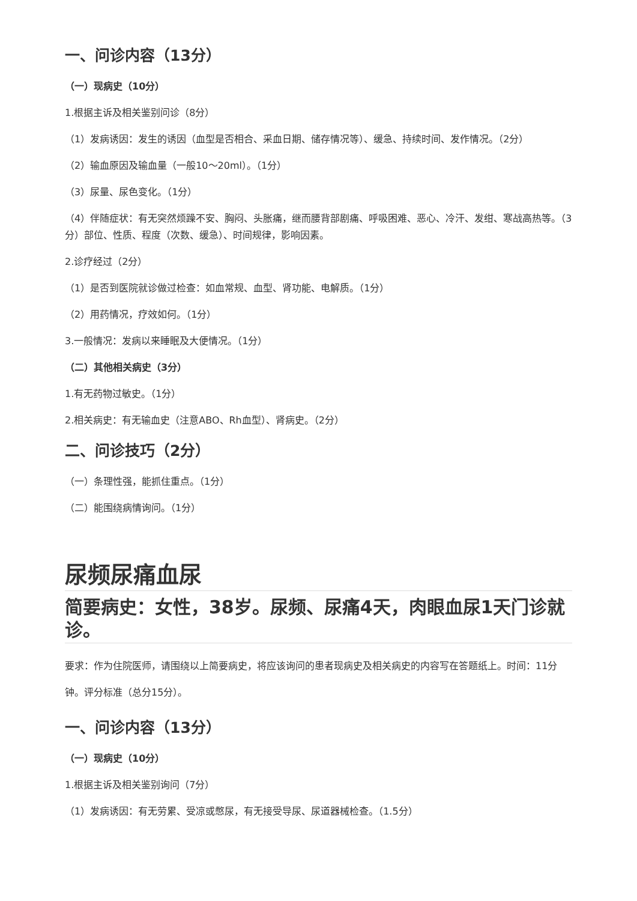一、问诊内容（13分）
（一）现病史（10分）
1.根据主诉及相关鉴别问诊（8分）
（1）发病诱因：发生的诱因（血型是否相合、采血日期、储存情况等）、缓急、持续时间、发作情况。（2分）
（2）输血原因及输血量（一般10～20ml）。（1分）
（3）尿量、尿色变化。（1分）
（4）伴随症状：有无突然烦躁不安、胸闷、头胀痛，继而腰背部剧痛、呼吸困难、恶心、冷汗、发绀、寒战高热等。（3分）部位、性质、程度（次数、缓急）、时间规律，影响因素。
2.诊疗经过（2分）
（1）是否到医院就诊做过检查：如血常规、血型、肾功能、电解质。（1分）
（2）用药情况，疗效如何。（1分）
3.一般情况：发病以来睡眠及大便情况。（1分）
（二）其他相关病史（3分）
1.有无药物过敏史。（1分）
2.相关病史：有无输血史（注意ABO、Rh血型）、肾病史。（2分）
二、问诊技巧（2分）
（一）条理性强，能抓住重点。（1分）
（二）能围绕病情询问。（1分）
尿频尿痛血尿
简要病史：女性，38岁。尿频、尿痛4天，肉眼血尿1天门诊就诊。
要求：作为住院医师，请围绕以上简要病史，将应该询问的患者现病史及相关病史的内容写在答题纸上。时间：11分钟。评分标准（总分15分）。
一、问诊内容（13分）
（一）现病史（10分）
1.根据主诉及相关鉴别询问（7分）
（1）发病诱因：有无劳累、受凉或憋尿，有无接受导尿、尿道器械检查。（1.5分）